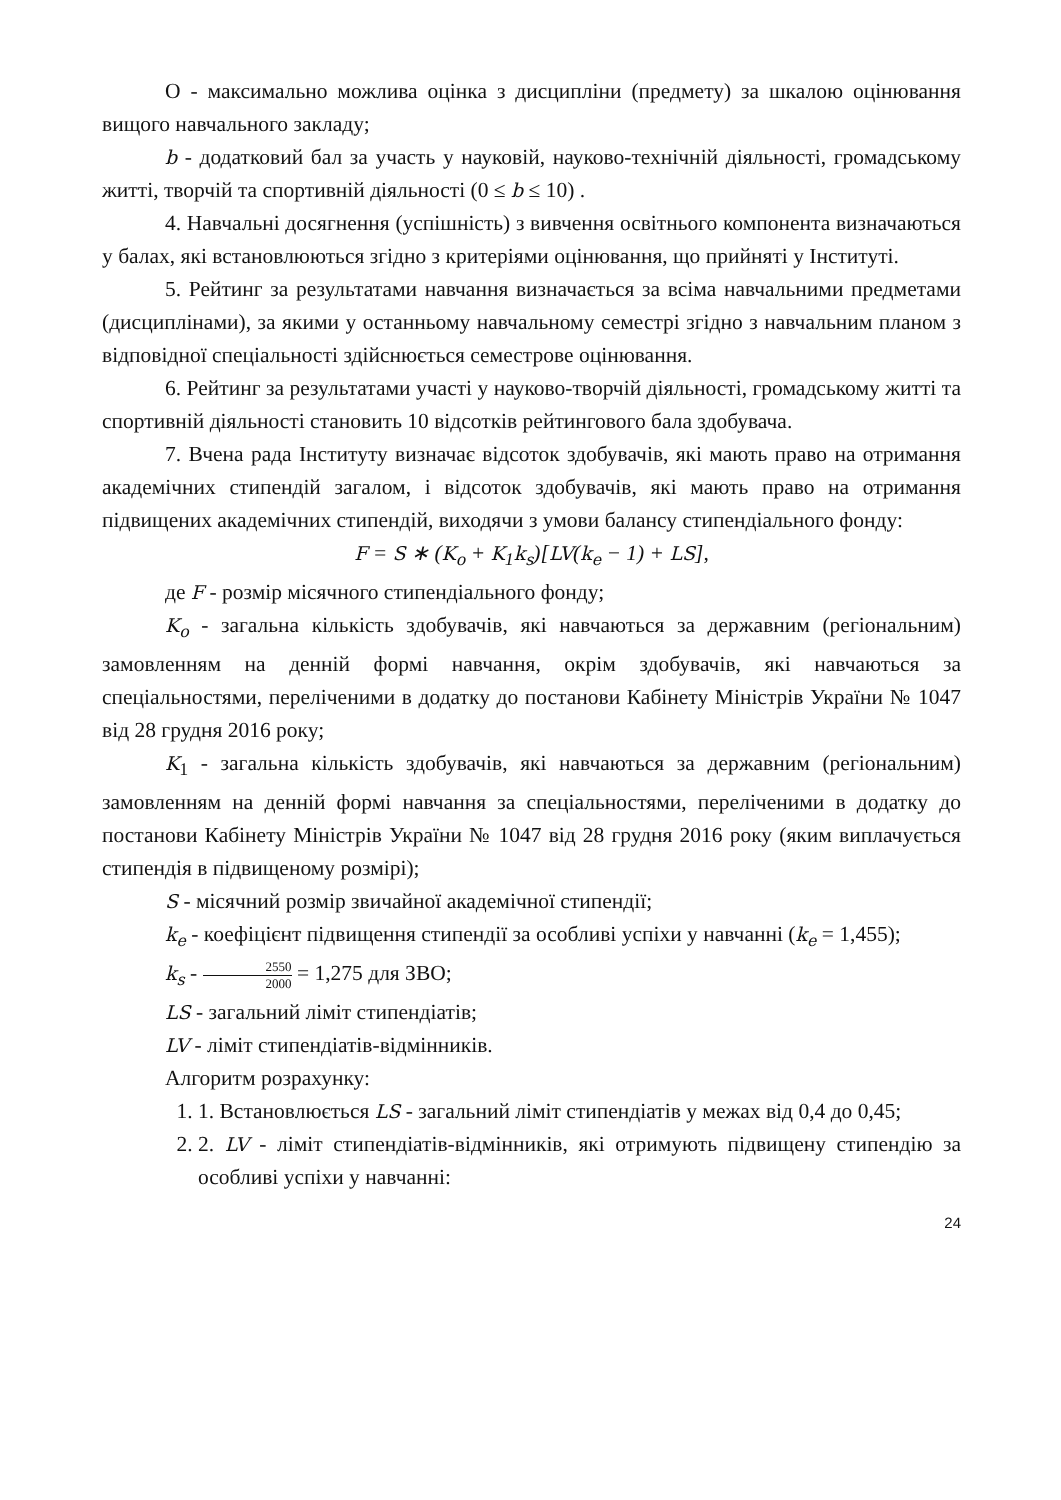O - максимально можлива оцінка з дисципліни (предмету) за шкалою оцінювання вищого навчального закладу;
b - додатковий бал за участь у науковій, науково-технічній діяльності, громадському житті, творчій та спортивній діяльності (0 ≤ b ≤ 10) .
4. Навчальні досягнення (успішність) з вивчення освітнього компонента визначаються у балах, які встановлюються згідно з критеріями оцінювання, що прийняті у Інституті.
5. Рейтинг за результатами навчання визначається за всіма навчальними предметами (дисциплінами), за якими у останньому навчальному семестрі згідно з навчальним планом з відповідної спеціальності здійснюється семестрове оцінювання.
6. Рейтинг за результатами участі у науково-творчій діяльності, громадському житті та спортивній діяльності становить 10 відсотків рейтингового бала здобувача.
7. Вчена рада Інституту визначає відсоток здобувачів, які мають право на отримання академічних стипендій загалом, і відсоток здобувачів, які мають право на отримання підвищених академічних стипендій, виходячи з умови балансу стипендіального фонду:
F = S ∗ (K<sub>o</sub> + K<sub>1</sub>k<sub>s</sub>)[LV(k<sub>e</sub> − 1) + LS],
де F - розмір місячного стипендіального фонду;
K<sub>o</sub> - загальна кількість здобувачів, які навчаються за державним (регіональним) замовленням на денній формі навчання, окрім здобувачів, які навчаються за спеціальностями, переліченими в додатку до постанови Кабінету Міністрів України № 1047 від 28 грудня 2016 року;
K<sub>1</sub> - загальна кількість здобувачів, які навчаються за державним (регіональним) замовленням на денній формі навчання за спеціальностями, переліченими в додатку до постанови Кабінету Міністрів України № 1047 від 28 грудня 2016 року (яким виплачується стипендія в підвищеному розмірі);
S - місячний розмір звичайної академічної стипендії;
k<sub>e</sub> - коефіцієнт підвищення стипендії за особливі успіхи у навчанні (k<sub>e</sub> = 1,455);
k<sub>s</sub> - 2550 2000 = 1,275 для ЗВО;
LS - загальний ліміт стипендіатів;
LV - ліміт стипендіатів-відмінників.
Алгоритм розрахунку:
1. 1. Встановлюється LS - загальний ліміт стипендіатів у межах від 0,4 до 0,45;
2. 2. LV - ліміт стипендіатів-відмінників, які отримують підвищену стипендію за особливі успіхи у навчанні:
24